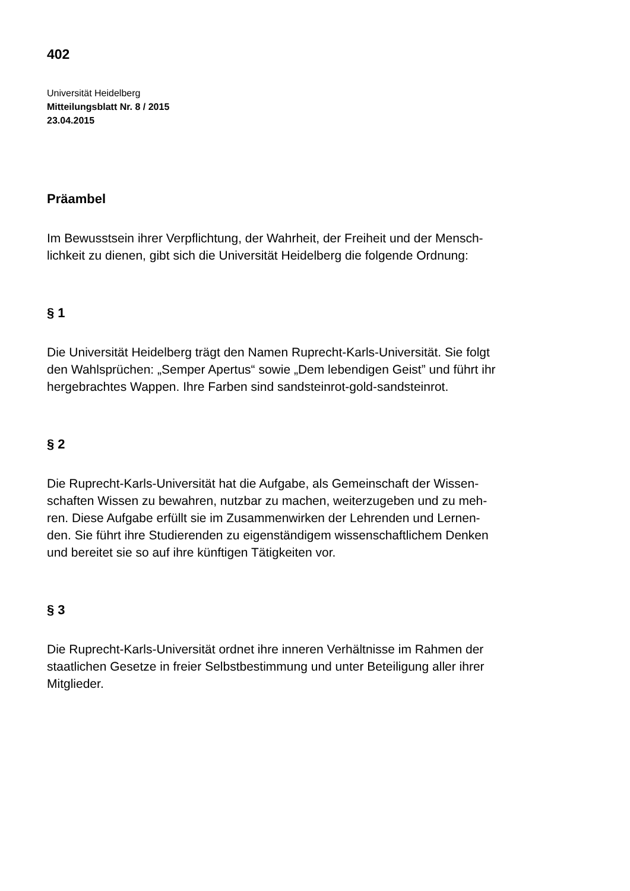402
Universität Heidelberg
Mitteilungsblatt Nr. 8 / 2015
23.04.2015
Präambel
Im Bewusstsein ihrer Verpflichtung, der Wahrheit, der Freiheit und der Mensch-
lichkeit zu dienen, gibt sich die Universität Heidelberg die folgende Ordnung:
§ 1
Die Universität Heidelberg trägt den Namen Ruprecht-Karls-Universität. Sie folgt
den Wahlsprüchen: „Semper Apertus“ sowie „Dem lebendigen Geist” und führt ihr
hergebrachtes Wappen. Ihre Farben sind sandsteinrot-gold-sandsteinrot.
§ 2
Die Ruprecht-Karls-Universität hat die Aufgabe, als Gemeinschaft der Wissen-
schaften Wissen zu bewahren, nutzbar zu machen, weiterzugeben und zu meh-
ren. Diese Aufgabe erfüllt sie im Zusammenwirken der Lehrenden und Lernen-
den. Sie führt ihre Studierenden zu eigenständigem wissenschaftlichem Denken
und bereitet sie so auf ihre künftigen Tätigkeiten vor.
§ 3
Die Ruprecht-Karls-Universität ordnet ihre inneren Verhältnisse im Rahmen der
staatlichen Gesetze in freier Selbstbestimmung und unter Beteiligung aller ihrer
Mitglieder.